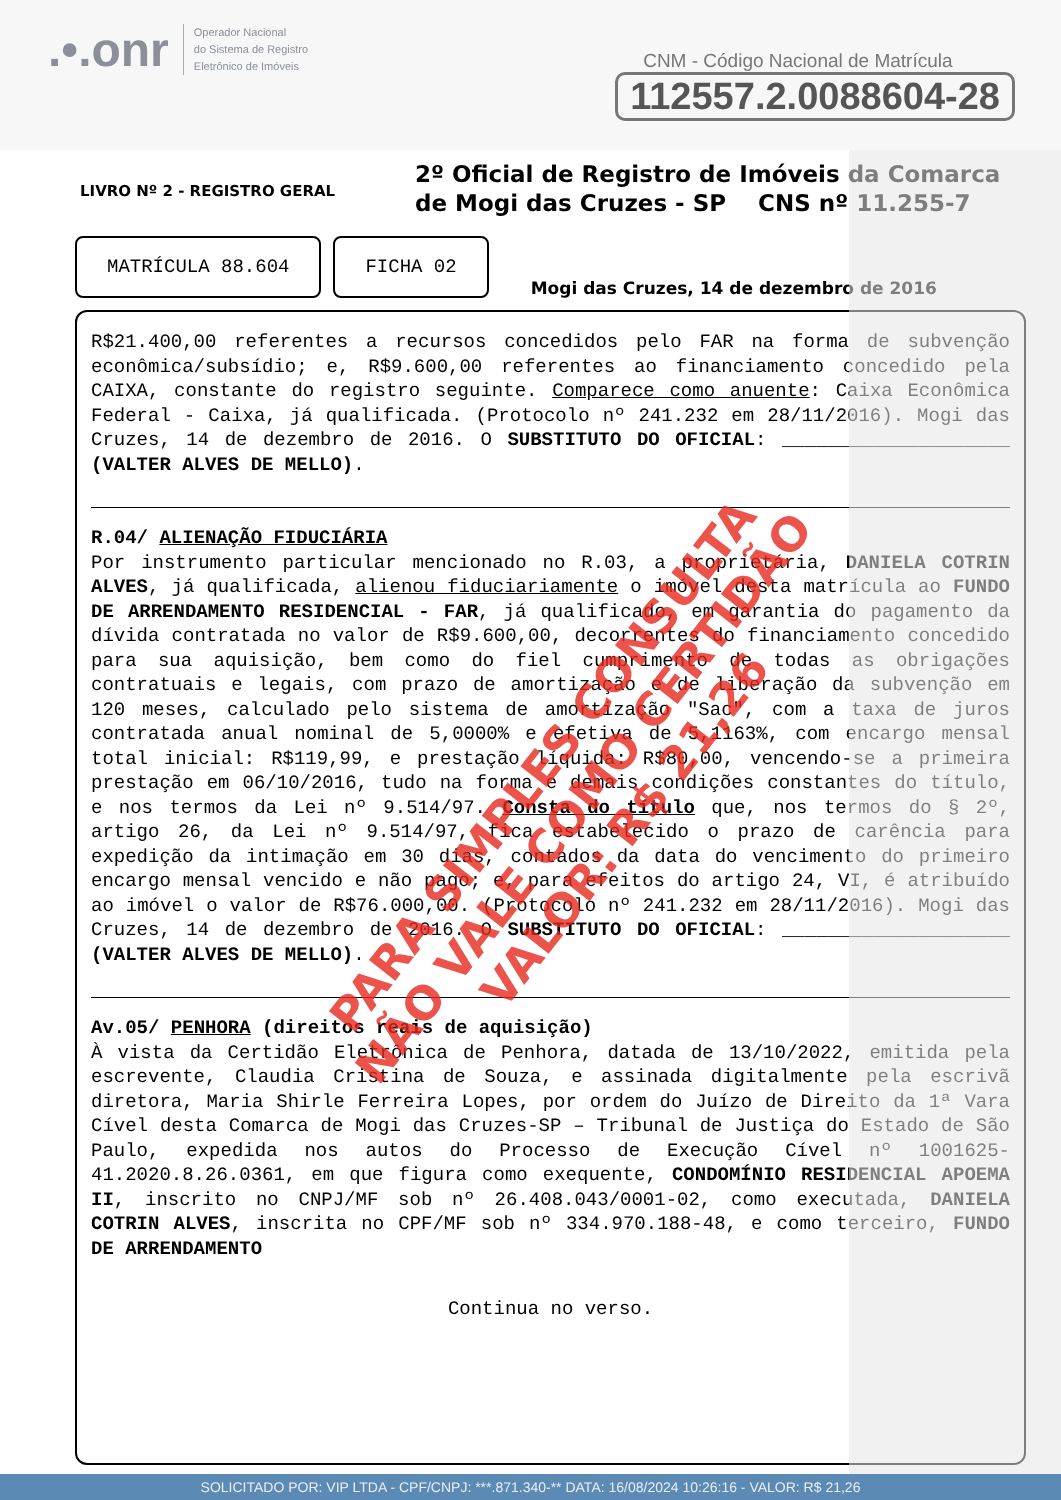.•.onr Operador Nacional
do Sistema de Registro
Eletrônico de Imóveis
CNM - Código Nacional de Matrícula
112557.2.0088604-28
LIVRO Nº 2 - REGISTRO GERAL
2º Oficial de Registro de Imóveis da Comarca
de Mogi das Cruzes - SP CNS nº 11.255-7
MATRÍCULA 88.604
FICHA 02
Mogi das Cruzes, 14 de dezembro de 2016
R$21.400,00 referentes a recursos concedidos pelo FAR na forma de subvenção econômica/subsídio; e, R$9.600,00 referentes ao financiamento concedido pela CAIXA, constante do registro seguinte. Comparece como anuente: Caixa Econômica Federal - Caixa, já qualificada. (Protocolo nº 241.232 em 28/11/2016). Mogi das Cruzes, 14 de dezembro de 2016. O SUBSTITUTO DO OFICIAL: ____________________ (VALTER ALVES DE MELLO).
R.04/ ALIENAÇÃO FIDUCIÁRIA
Por instrumento particular mencionado no R.03, a proprietária, DANIELA COTRIN ALVES, já qualificada, alienou fiduciariamente o imóvel desta matrícula ao FUNDO DE ARRENDAMENTO RESIDENCIAL - FAR, já qualificado, em garantia do pagamento da dívida contratada no valor de R$9.600,00, decorrentes do financiamento concedido para sua aquisição, bem como do fiel cumprimento de todas as obrigações contratuais e legais, com prazo de amortização e de liberação da subvenção em 120 meses, calculado pelo sistema de amortização "Sac", com a taxa de juros contratada anual nominal de 5,0000% e efetiva de 5,1163%, com encargo mensal total inicial: R$119,99, e prestação líquida: R$80,00, vencendo-se a primeira prestação em 06/10/2016, tudo na forma e demais condições constantes do título, e nos termos da Lei nº 9.514/97. Consta do título que, nos termos do § 2º, artigo 26, da Lei nº 9.514/97, fica estabelecido o prazo de carência para expedição da intimação em 30 dias, contados da data do vencimento do primeiro encargo mensal vencido e não pago; e, para efeitos do artigo 24, VI, é atribuído ao imóvel o valor de R$76.000,00. (Protocolo nº 241.232 em 28/11/2016). Mogi das Cruzes, 14 de dezembro de 2016. O SUBSTITUTO DO OFICIAL: ____________________ (VALTER ALVES DE MELLO).
Av.05/ PENHORA (direitos reais de aquisição)
À vista da Certidão Eletrônica de Penhora, datada de 13/10/2022, emitida pela escrevente, Claudia Cristina de Souza, e assinada digitalmente pela escrivã diretora, Maria Shirle Ferreira Lopes, por ordem do Juízo de Direito da 1ª Vara Cível desta Comarca de Mogi das Cruzes-SP – Tribunal de Justiça do Estado de São Paulo, expedida nos autos do Processo de Execução Cível nº 1001625-41.2020.8.26.0361, em que figura como exequente, CONDOMÍNIO RESIDENCIAL APOEMA II, inscrito no CNPJ/MF sob nº 26.408.043/0001-02, como executada, DANIELA COTRIN ALVES, inscrita no CPF/MF sob nº 334.970.188-48, e como terceiro, FUNDO DE ARRENDAMENTO
Continua no verso.
PARA SIMPLES CONSULTA
NÃO VALE COMO CERTIDÃO
VALOR: R$ 21,26
SOLICITADO POR: VIP LTDA - CPF/CNPJ: ***.871.340-** DATA: 16/08/2024 10:26:16 - VALOR: R$ 21,26